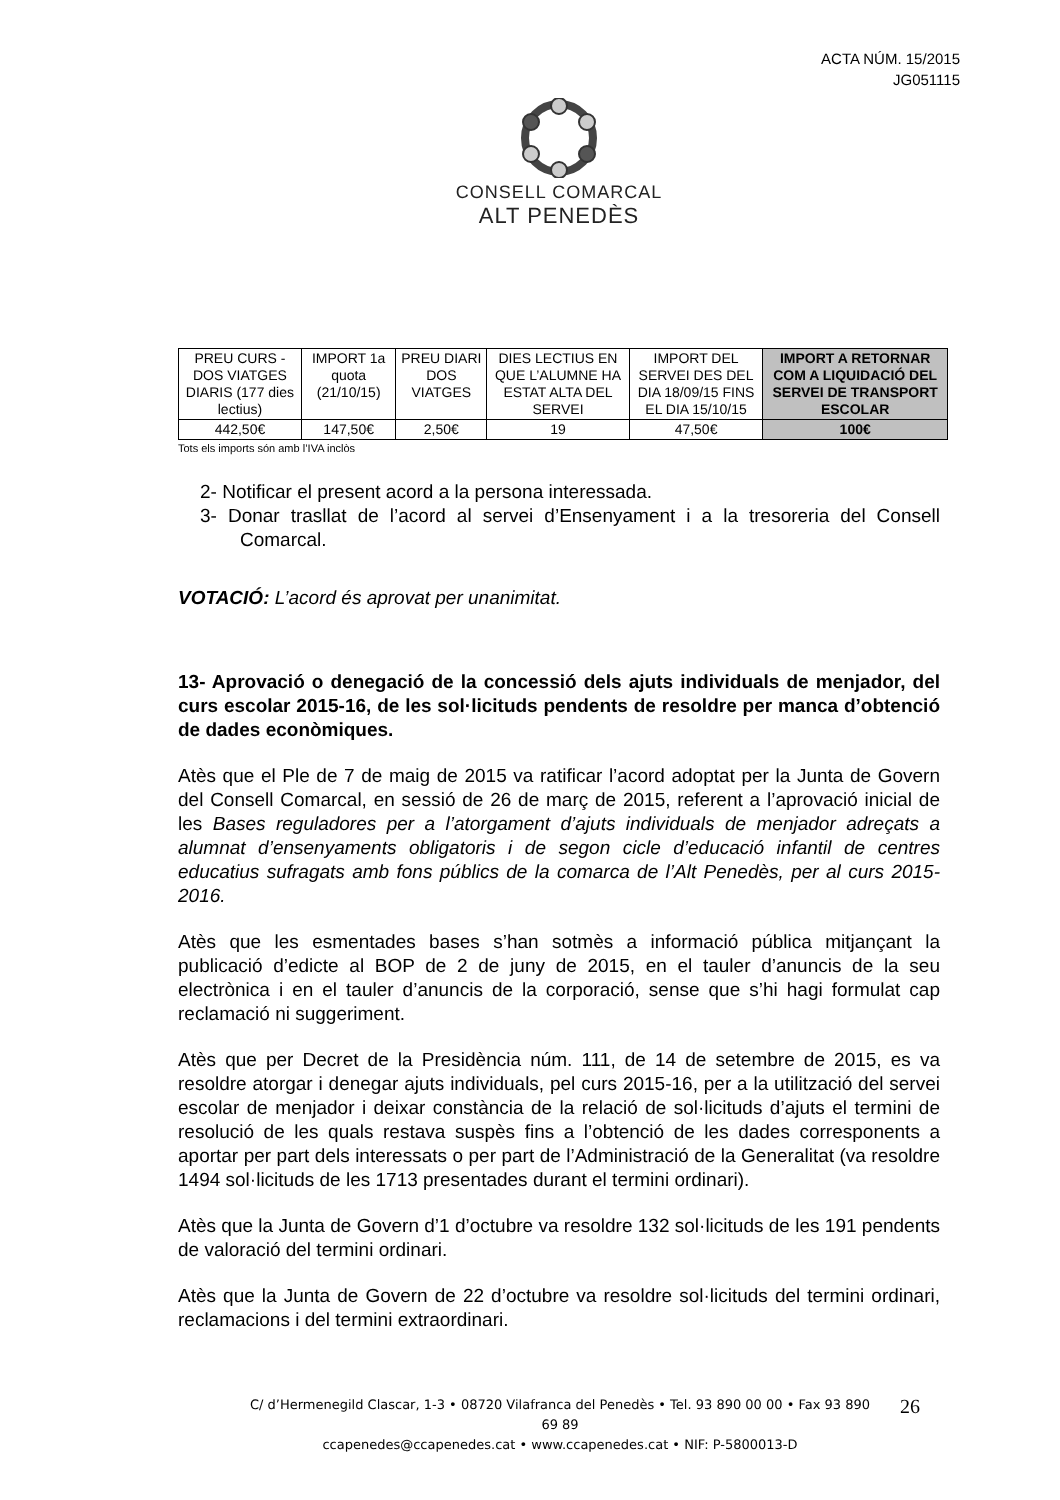ACTA NÚM. 15/2015
JG051115
CONSELL COMARCAL
ALT PENEDÈS
| PREU CURS - DOS VIATGES DIARIS (177 dies lectius) | IMPORT 1a quota (21/10/15) | PREU DIARI DOS VIATGES | DIES LECTIUS EN QUE L’ALUMNE HA ESTAT ALTA DEL SERVEI | IMPORT DEL SERVEI DES DEL DIA 18/09/15 FINS EL DIA 15/10/15 | IMPORT A RETORNAR COM A LIQUIDACIÓ DEL SERVEI DE TRANSPORT ESCOLAR |
| 442,50€ | 147,50€ | 2,50€ | 19 | 47,50€ | 100€ |
Tots els imports són amb l’IVA inclòs
2- Notificar el present acord a la persona interessada.
3- Donar trasllat de l’acord al servei d’Ensenyament i a la tresoreria del Consell Comarcal.
VOTACIÓ: L’acord és aprovat per unanimitat.
13- Aprovació o denegació de la concessió dels ajuts individuals de menjador, del curs escolar 2015-16, de les sol·licituds pendents de resoldre per manca d’obtenció de dades econòmiques.
Atès que el Ple de 7 de maig de 2015 va ratificar l’acord adoptat per la Junta de Govern del Consell Comarcal, en sessió de 26 de març de 2015, referent a l’aprovació inicial de les Bases reguladores per a l’atorgament d’ajuts individuals de menjador adreçats a alumnat d’ensenyaments obligatoris i de segon cicle d’educació infantil de centres educatius sufragats amb fons públics de la comarca de l’Alt Penedès, per al curs 2015-2016.
Atès que les esmentades bases s’han sotmès a informació pública mitjançant la publicació d’edicte al BOP de 2 de juny de 2015, en el tauler d’anuncis de la seu electrònica i en el tauler d’anuncis de la corporació, sense que s’hi hagi formulat cap reclamació ni suggeriment.
Atès que per Decret de la Presidència núm. 111, de 14 de setembre de 2015, es va resoldre atorgar i denegar ajuts individuals, pel curs 2015-16, per a la utilització del servei escolar de menjador i deixar constància de la relació de sol·licituds d’ajuts el termini de resolució de les quals restava suspès fins a l’obtenció de les dades corresponents a aportar per part dels interessats o per part de l’Administració de la Generalitat (va resoldre 1494 sol·licituds de les 1713 presentades durant el termini ordinari).
Atès que la Junta de Govern d’1 d’octubre va resoldre 132 sol·licituds de les 191 pendents de valoració del termini ordinari.
Atès que la Junta de Govern de 22 d’octubre va resoldre sol·licituds del termini ordinari, reclamacions i del termini extraordinari.
C/ d’Hermenegild Clascar, 1-3 • 08720 Vilafranca del Penedès • Tel. 93 890 00 00 • Fax 93 890 69 89
ccapenedes@ccapenedes.cat • www.ccapenedes.cat • NIF: P-5800013-D
26